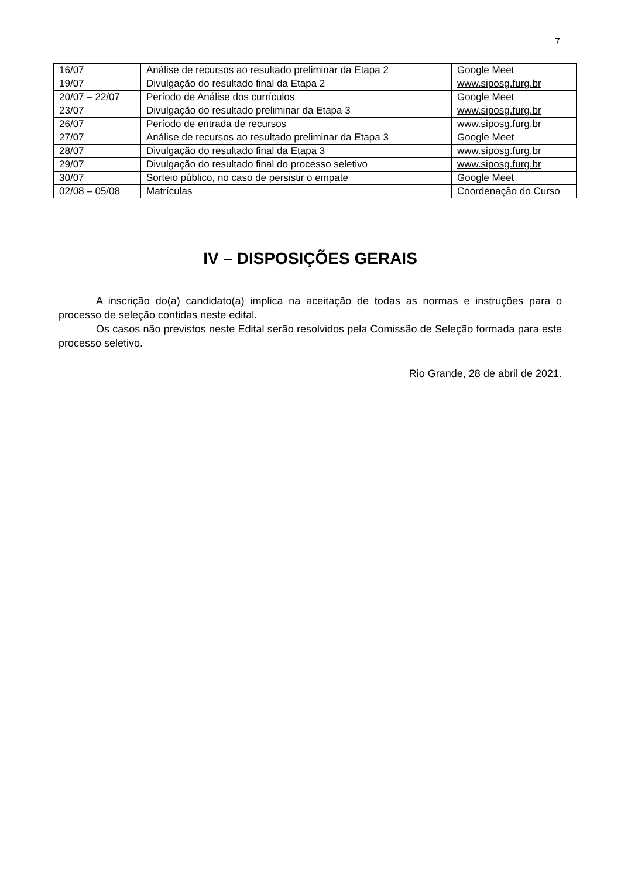7
| 16/07 | Análise de recursos ao resultado preliminar da Etapa 2 | Google Meet |
| 19/07 | Divulgação do resultado final da Etapa 2 | www.siposg.furg.br |
| 20/07 – 22/07 | Período de Análise dos currículos | Google Meet |
| 23/07 | Divulgação do resultado preliminar da Etapa 3 | www.siposg.furg.br |
| 26/07 | Período de entrada de recursos | www.siposg.furg.br |
| 27/07 | Análise de recursos ao resultado preliminar da Etapa 3 | Google Meet |
| 28/07 | Divulgação do resultado final da Etapa 3 | www.siposg.furg.br |
| 29/07 | Divulgação do resultado final do processo seletivo | www.siposg.furg.br |
| 30/07 | Sorteio público, no caso de persistir o empate | Google Meet |
| 02/08 – 05/08 | Matrículas | Coordenação do Curso |
IV – DISPOSIÇÕES GERAIS
A inscrição do(a) candidato(a) implica na aceitação de todas as normas e instruções para o processo de seleção contidas neste edital.
Os casos não previstos neste Edital serão resolvidos pela Comissão de Seleção formada para este processo seletivo.
Rio Grande, 28 de abril de 2021.